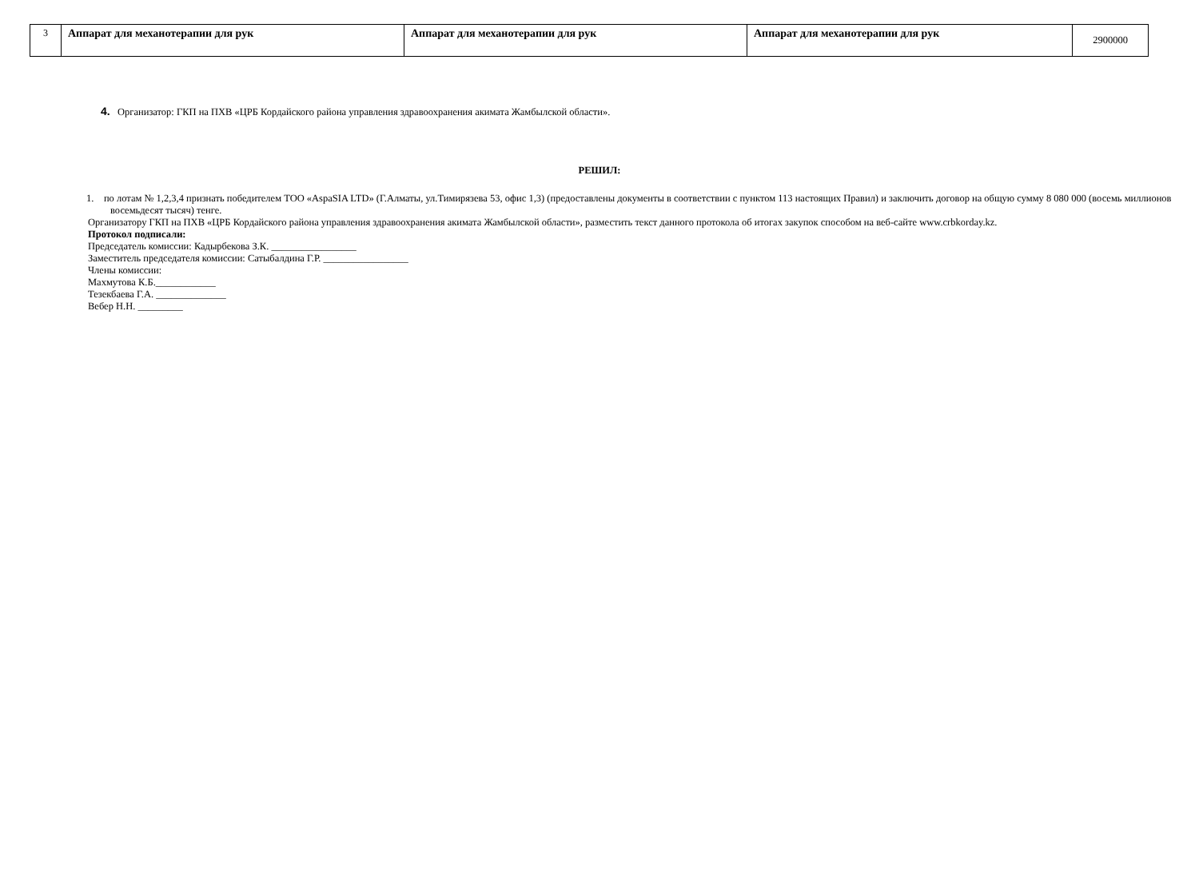| 3 | Аппарат для механотерапии для рук | Аппарат для механотерапии для рук | Аппарат для механотерапии для рук | 2900000 |
4. Организатор: ГКП на ПХВ «ЦРБ Кордайского района управления здравоохранения акимата Жамбылской области».
РЕШИЛ:
1. по лотам № 1,2,3,4 признать победителем ТОО «AspaSIA LTD» (Г.Алматы, ул.Тимирязева 53, офис 1,3) (предоставлены документы в соответствии с пунктом 113 настоящих Правил) и заключить договор на общую сумму 8 080 000 (восемь миллионов восемьдесят тысяч) тенге.
Организатору ГКП на ПХВ «ЦРБ Кордайского района управления здравоохранения акимата Жамбылской области», разместить текст данного протокола об итогах закупок способом на веб-сайте www.crbkorday.kz.
Протокол подписали:
Председатель комиссии: Кадырбекова З.К. _________________
Заместитель председателя комиссии: Сатыбалдина Г.Р. _________________
Члены комиссии:
Махмутова К.Б.____________
Тезекбаева Г.А. ______________
Вебер Н.Н. _________